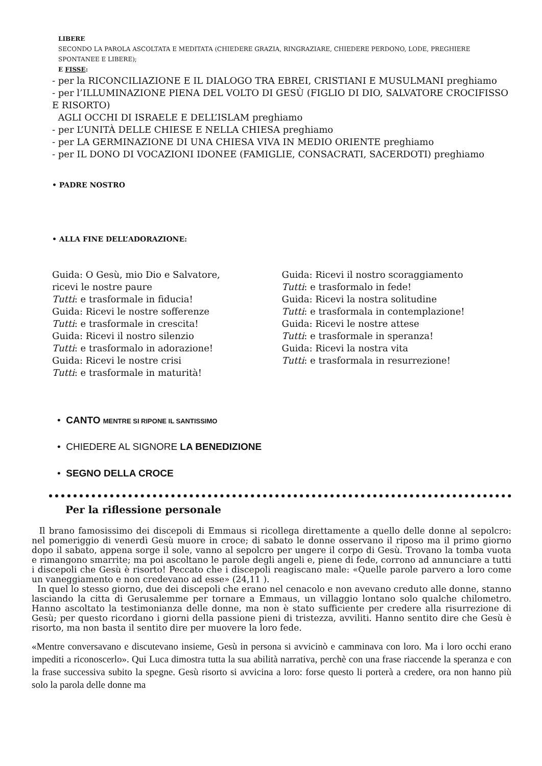LIBERE
SECONDO LA PAROLA ASCOLTATA E MEDITATA (CHIEDERE GRAZIA, RINGRAZIARE, CHIEDERE PERDONO, LODE, PREGHIERE SPONTANEE E LIBERE);
E FISSE:
- per la RICONCILIAZIONE E IL DIALOGO TRA EBREI, CRISTIANI E MUSULMANI preghiamo
- per l’ILLUMINAZIONE PIENA DEL VOLTO DI GESÙ (FIGLIO DI DIO, SALVATORE CROCIFISSO E RISORTO)
AGLI OCCHI DI ISRAELE E DELL’ISLAM preghiamo
- per L’UNITÀ DELLE CHIESE E NELLA CHIESA preghiamo
- per LA GERMINAZIONE DI UNA CHIESA VIVA IN MEDIO ORIENTE preghiamo
- per IL DONO DI VOCAZIONI IDONEE (FAMIGLIE, CONSACRATI, SACERDOTI) preghiamo
• PADRE NOSTRO
• ALLA FINE DELL’ADORAZIONE:
Guida: O Gesù, mio Dio e Salvatore,
ricevi le nostre paure
Tutti: e trasformale in fiducia!
Guida: Ricevi le nostre sofferenze
Tutti: e trasformale in crescita!
Guida: Ricevi il nostro silenzio
Tutti: e trasformalo in adorazione!
Guida: Ricevi le nostre crisi
Tutti: e trasformale in maturità!
Guida: Ricevi il nostro scoraggiamento
Tutti: e trasformalo in fede!
Guida: Ricevi la nostra solitudine
Tutti: e trasformala in contemplazione!
Guida: Ricevi le nostre attese
Tutti: e trasformale in speranza!
Guida: Ricevi la nostra vita
Tutti: e trasformala in resurrezione!
• CANTO MENTRE SI RIPONE IL SANTISSIMO
• CHIEDERE AL SIGNORE LA BENEDIZIONE
• SEGNO DELLA CROCE
Per la riflessione personale
Il brano famosissimo dei discepoli di Emmaus si ricollega direttamente a quello delle donne al sepolcro: nel pomeriggio di venerdì Gesù muore in croce; di sabato le donne osservano il riposo ma il primo giorno dopo il sabato, appena sorge il sole, vanno al sepolcro per ungere il corpo di Gesù. Trovano la tomba vuota e rimangono smarrite; ma poi ascoltano le parole degli angeli e, piene di fede, corrono ad annunciare a tutti i discepoli che Gesù è risorto! Peccato che i discepoli reagiscano male: «Quelle parole parvero a loro come un vaneggiamento e non credevano ad esse» (24,11 ).
In quel lo stesso giorno, due dei discepoli che erano nel cenacolo e non avevano creduto alle donne, stanno lasciando la citta di Gerusalemme per tornare a Emmaus, un villaggio lontano solo qualche chilometro. Hanno ascoltato la testimonianza delle donne, ma non è stato sufficiente per credere alla risurrezione di Gesù; per questo ricordano i giorni della passione pieni di tristezza, avviliti. Hanno sentito dire che Gesù è risorto, ma non basta il sentito dire per muovere la loro fede.
«Mentre conversavano e discutevano insieme, Gesù in persona si avvicinò e camminava con loro. Ma i loro occhi erano impediti a riconoscerlo». Qui Luca dimostra tutta la sua abilità narrativa, perchè con una frase riaccende la speranza e con la frase successiva subito la spegne. Gesù risorto si avvicina a loro: forse questo li porterà a credere, ora non hanno più solo la parola delle donne ma